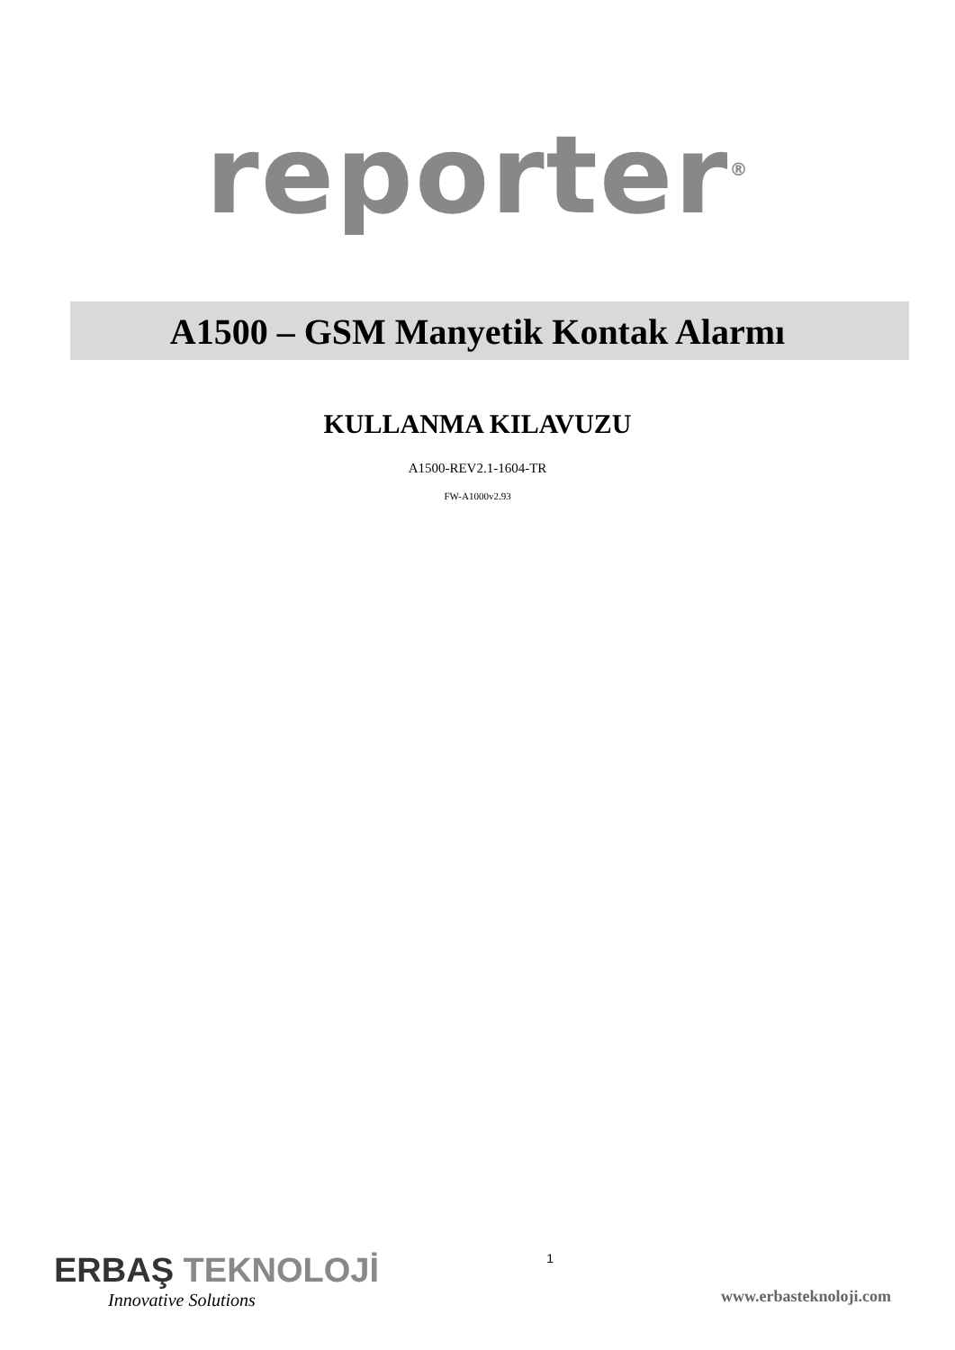reporter<sup>®</sup>
A1500 – GSM Manyetik Kontak Alarmı
KULLANMA KILAVUZU
A1500-REV2.1-1604-TR
FW-A1000v2.93
ERBAŞ TEKNOLOJİ
Innovative Solutions
1
www.erbasteknoloji.com